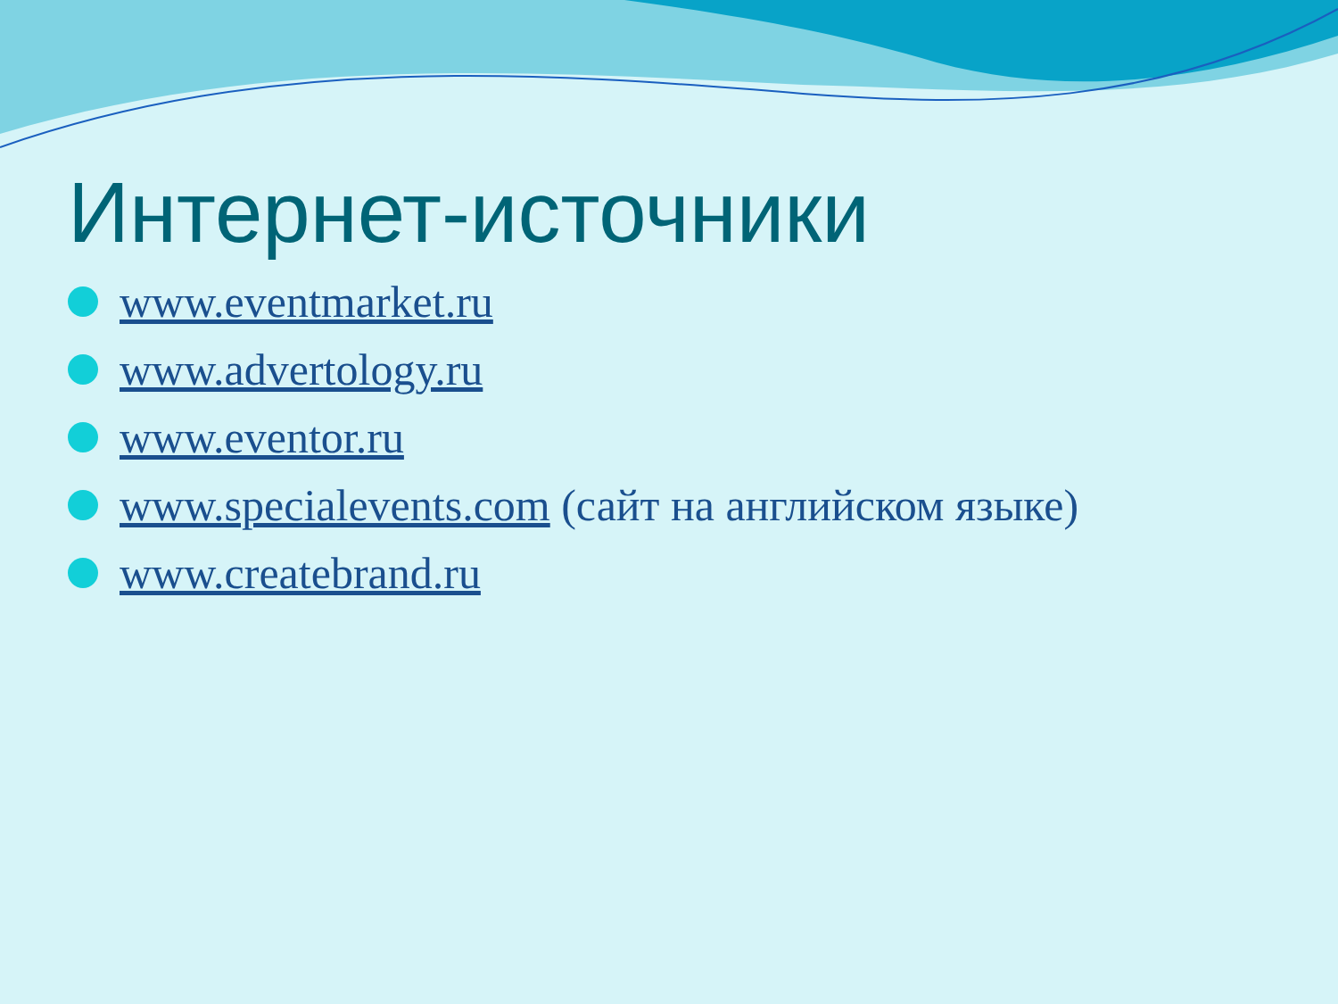Интернет-источники
www.eventmarket.ru
www.advertology.ru
www.eventor.ru
www.specialevents.com (сайт на английском языке)
www.createbrand.ru